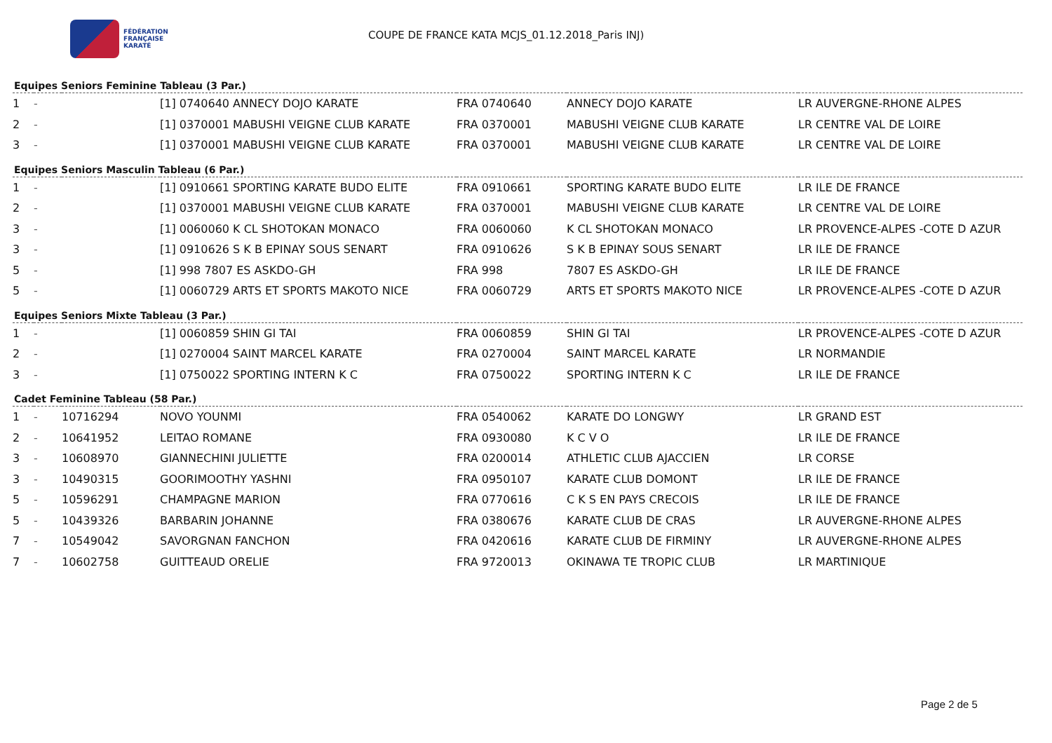FÉDÉRATION
FRANÇAISE
KARATÉ
COUPE DE FRANCE KATA MCJS_01.12.2018_Paris INJ)
Equipes Seniors Feminine Tableau (3 Par.)
| 1 | - | | [1] 0740640 ANNECY DOJO KARATE | FRA 0740640 | ANNECY DOJO KARATE | LR AUVERGNE-RHONE ALPES |
| 2 | - | | [1] 0370001 MABUSHI VEIGNE CLUB KARATE | FRA 0370001 | MABUSHI VEIGNE CLUB KARATE | LR CENTRE VAL DE LOIRE |
| 3 | - | | [1] 0370001 MABUSHI VEIGNE CLUB KARATE | FRA 0370001 | MABUSHI VEIGNE CLUB KARATE | LR CENTRE VAL DE LOIRE |
Equipes Seniors Masculin Tableau (6 Par.)
| 1 | - | | [1] 0910661 SPORTING KARATE BUDO ELITE | FRA 0910661 | SPORTING KARATE BUDO ELITE | LR ILE DE FRANCE |
| 2 | - | | [1] 0370001 MABUSHI VEIGNE CLUB KARATE | FRA 0370001 | MABUSHI VEIGNE CLUB KARATE | LR CENTRE VAL DE LOIRE |
| 3 | - | | [1] 0060060 K CL SHOTOKAN MONACO | FRA 0060060 | K CL SHOTOKAN MONACO | LR PROVENCE-ALPES -COTE D AZUR |
| 3 | - | | [1] 0910626 S K B EPINAY SOUS SENART | FRA 0910626 | S K B EPINAY SOUS SENART | LR ILE DE FRANCE |
| 5 | - | | [1] 998 7807 ES ASKDO-GH | FRA 998 | 7807 ES ASKDO-GH | LR ILE DE FRANCE |
| 5 | - | | [1] 0060729 ARTS ET SPORTS MAKOTO NICE | FRA 0060729 | ARTS ET SPORTS MAKOTO NICE | LR PROVENCE-ALPES -COTE D AZUR |
Equipes Seniors Mixte Tableau (3 Par.)
| 1 | - | | [1] 0060859 SHIN GI TAI | FRA 0060859 | SHIN GI TAI | LR PROVENCE-ALPES -COTE D AZUR |
| 2 | - | | [1] 0270004 SAINT MARCEL KARATE | FRA 0270004 | SAINT MARCEL KARATE | LR NORMANDIE |
| 3 | - | | [1] 0750022 SPORTING INTERN K C | FRA 0750022 | SPORTING INTERN K C | LR ILE DE FRANCE |
Cadet Feminine Tableau (58 Par.)
| 1 | - | 10716294 | NOVO YOUNMI | FRA 0540062 | KARATE DO LONGWY | LR GRAND EST |
| 2 | - | 10641952 | LEITAO ROMANE | FRA 0930080 | K C V O | LR ILE DE FRANCE |
| 3 | - | 10608970 | GIANNECHINI JULIETTE | FRA 0200014 | ATHLETIC CLUB AJACCIEN | LR CORSE |
| 3 | - | 10490315 | GOORIMOOTHY YASHNI | FRA 0950107 | KARATE CLUB DOMONT | LR ILE DE FRANCE |
| 5 | - | 10596291 | CHAMPAGNE MARION | FRA 0770616 | C K S EN PAYS CRECOIS | LR ILE DE FRANCE |
| 5 | - | 10439326 | BARBARIN JOHANNE | FRA 0380676 | KARATE CLUB DE CRAS | LR AUVERGNE-RHONE ALPES |
| 7 | - | 10549042 | SAVORGNAN FANCHON | FRA 0420616 | KARATE CLUB DE FIRMINY | LR AUVERGNE-RHONE ALPES |
| 7 | - | 10602758 | GUITTEAUD ORELIE | FRA 9720013 | OKINAWA TE TROPIC CLUB | LR MARTINIQUE |
Page 2 de 5